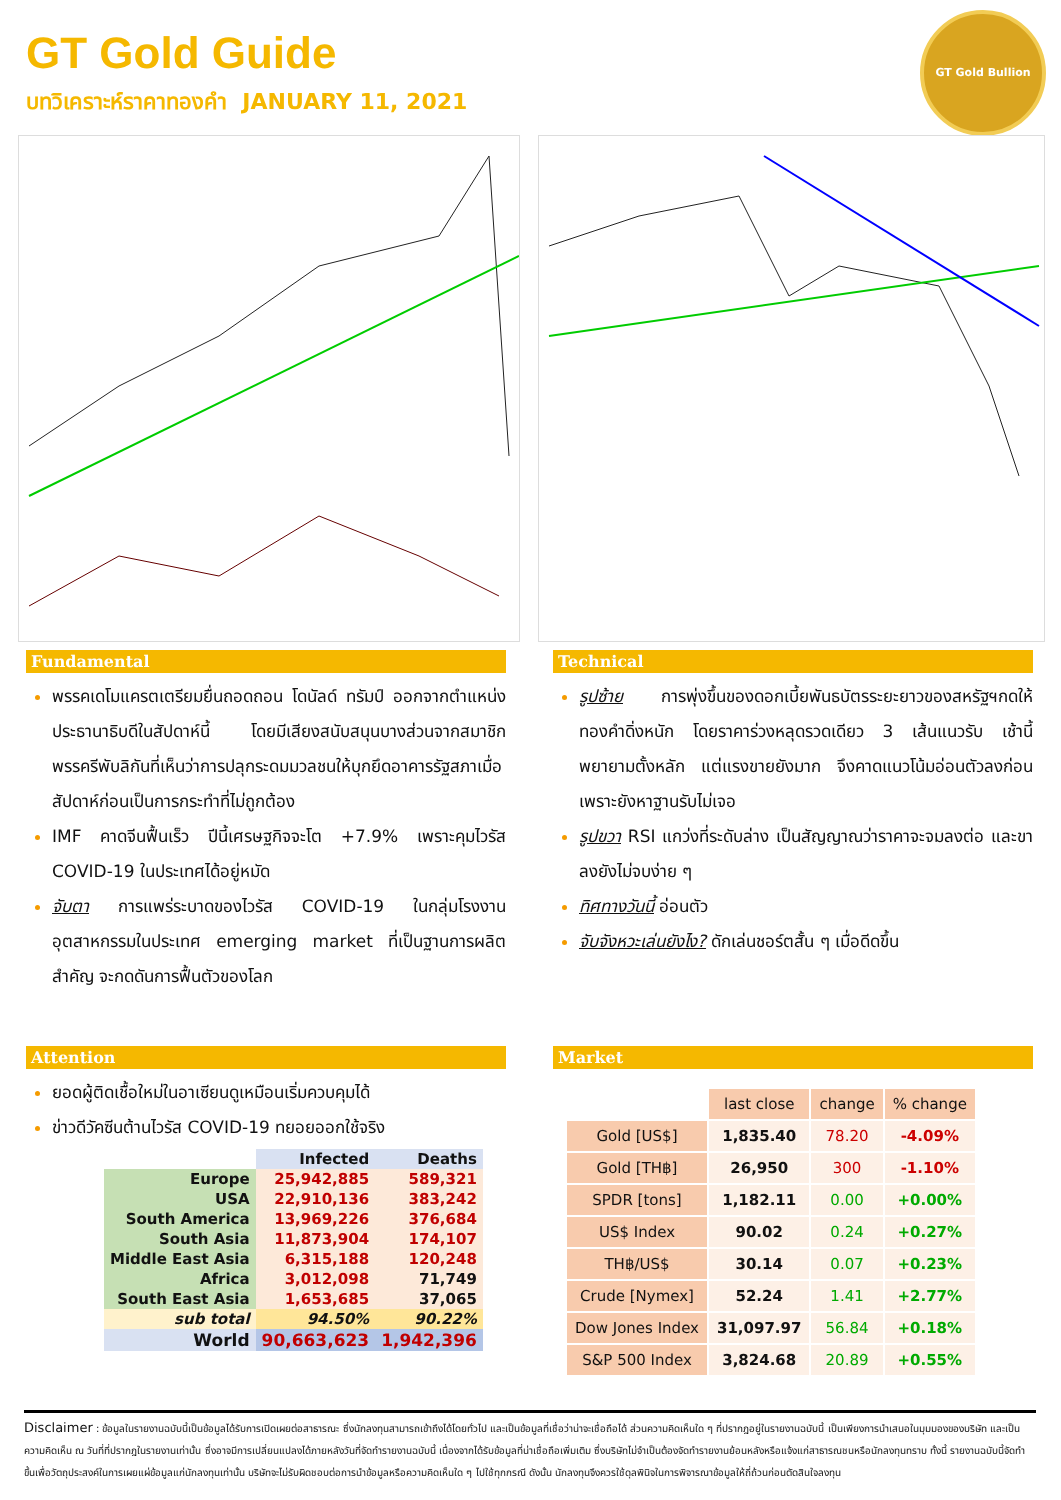GT Gold Guide
บทวิเคราะห์ราคาทองคำ JANUARY 11, 2021
GT Gold Bullion
Fundamental
พรรคเดโมแครตเตรียมยื่นถอดถอน โดนัลด์ ทรัมป์ ออกจากตำแหน่งประธานาธิบดีในสัปดาห์นี้ โดยมีเสียงสนับสนุนบางส่วนจากสมาชิกพรรครีพับลิกันที่เห็นว่าการปลุกระดมมวลชนให้บุกยึดอาคารรัฐสภาเมื่อสัปดาห์ก่อนเป็นการกระทำที่ไม่ถูกต้อง
IMF คาดจีนฟื้นเร็ว ปีนี้เศรษฐกิจจะโต +7.9% เพราะคุมไวรัส COVID-19 ในประเทศได้อยู่หมัด
จับตา การแพร่ระบาดของไวรัส COVID-19 ในกลุ่มโรงงานอุตสาหกรรมในประเทศ emerging market ที่เป็นฐานการผลิตสำคัญ จะกดดันการฟื้นตัวของโลก
Technical
รูปซ้าย การพุ่งขึ้นของดอกเบี้ยพันธบัตรระยะยาวของสหรัฐฯกดให้ทองคำดิ่งหนัก โดยราคาร่วงหลุดรวดเดียว 3 เส้นแนวรับ เช้านี้พยายามตั้งหลัก แต่แรงขายยังมาก จึงคาดแนวโน้มอ่อนตัวลงก่อน เพราะยังหาฐานรับไม่เจอ
รูปขวา RSI แกว่งที่ระดับล่าง เป็นสัญญาณว่าราคาจะจมลงต่อ และขาลงยังไม่จบง่าย ๆ
ทิศทางวันนี้ อ่อนตัว
จับจังหวะเล่นยังไง? ดักเล่นชอร์ตสั้น ๆ เมื่อดีดขึ้น
Attention
ยอดผู้ติดเชื้อใหม่ในอาเซียนดูเหมือนเริ่มควบคุมได้
ข่าวดีวัคซีนต้านไวรัส COVID-19 ทยอยออกใช้จริง
| | Infected | Deaths |
| --- | --- | --- |
| Europe | 25,942,885 | 589,321 |
| USA | 22,910,136 | 383,242 |
| South America | 13,969,226 | 376,684 |
| South Asia | 11,873,904 | 174,107 |
| Middle East Asia | 6,315,188 | 120,248 |
| Africa | 3,012,098 | 71,749 |
| South East Asia | 1,653,685 | 37,065 |
| sub total | 94.50% | 90.22% |
| World | 90,663,623 | 1,942,396 |
Market
| | last close | change | % change |
| --- | --- | --- | --- |
| Gold [US$] | 1,835.40 | 78.20 | -4.09% |
| Gold [TH฿] | 26,950 | 300 | -1.10% |
| SPDR [tons] | 1,182.11 | 0.00 | +0.00% |
| US$ Index | 90.02 | 0.24 | +0.27% |
| TH฿/US$ | 30.14 | 0.07 | +0.23% |
| Crude [Nymex] | 52.24 | 1.41 | +2.77% |
| Dow Jones Index | 31,097.97 | 56.84 | +0.18% |
| S&P 500 Index | 3,824.68 | 20.89 | +0.55% |
Disclaimer : ข้อมูลในรายงานฉบับนี้เป็นข้อมูลได้รับการเปิดเผยต่อสาธารณะ ซึ่งนักลงทุนสามารถเข้าถึงได้โดยทั่วไป และเป็นข้อมูลที่เชื่อว่าน่าจะเชื่อถือได้ ส่วนความคิดเห็นใด ๆ ที่ปรากฎอยู่ในรายงานฉบับนี้ เป็นเพียงการนำเสนอในมุมมองของบริษัท และเป็นความคิดเห็น ณ วันที่ที่ปรากฎในรายงานเท่านั้น ซึ่งอาจมีการเปลี่ยนแปลงได้ภายหลังวันที่จัดทำรายงานฉบับนี้ เนื่องจากได้รับข้อมูลที่น่าเชื่อถือเพิ่มเติม ซึ่งบริษัทไม่จำเป็นต้องจัดทำรายงานย้อนหลังหรือแจ้งแก่สาธารณชนหรือนักลงทุนทราบ ทั้งนี้ รายงานฉบับนี้จัดทำขึ้นเพื่อวัตถุประสงค์ในการเผยแผ่ข้อมูลแก่นักลงทุนเท่านั้น บริษัทจะไม่รับผิดชอบต่อการนำข้อมูลหรือความคิดเห็นใด ๆ ไปใช้ทุกกรณี ดังนั้น นักลงทุนจึงควรใช้ดุลพินิจในการพิจารณาข้อมูลให้ถี่ถ้วนก่อนตัดสินใจลงทุน